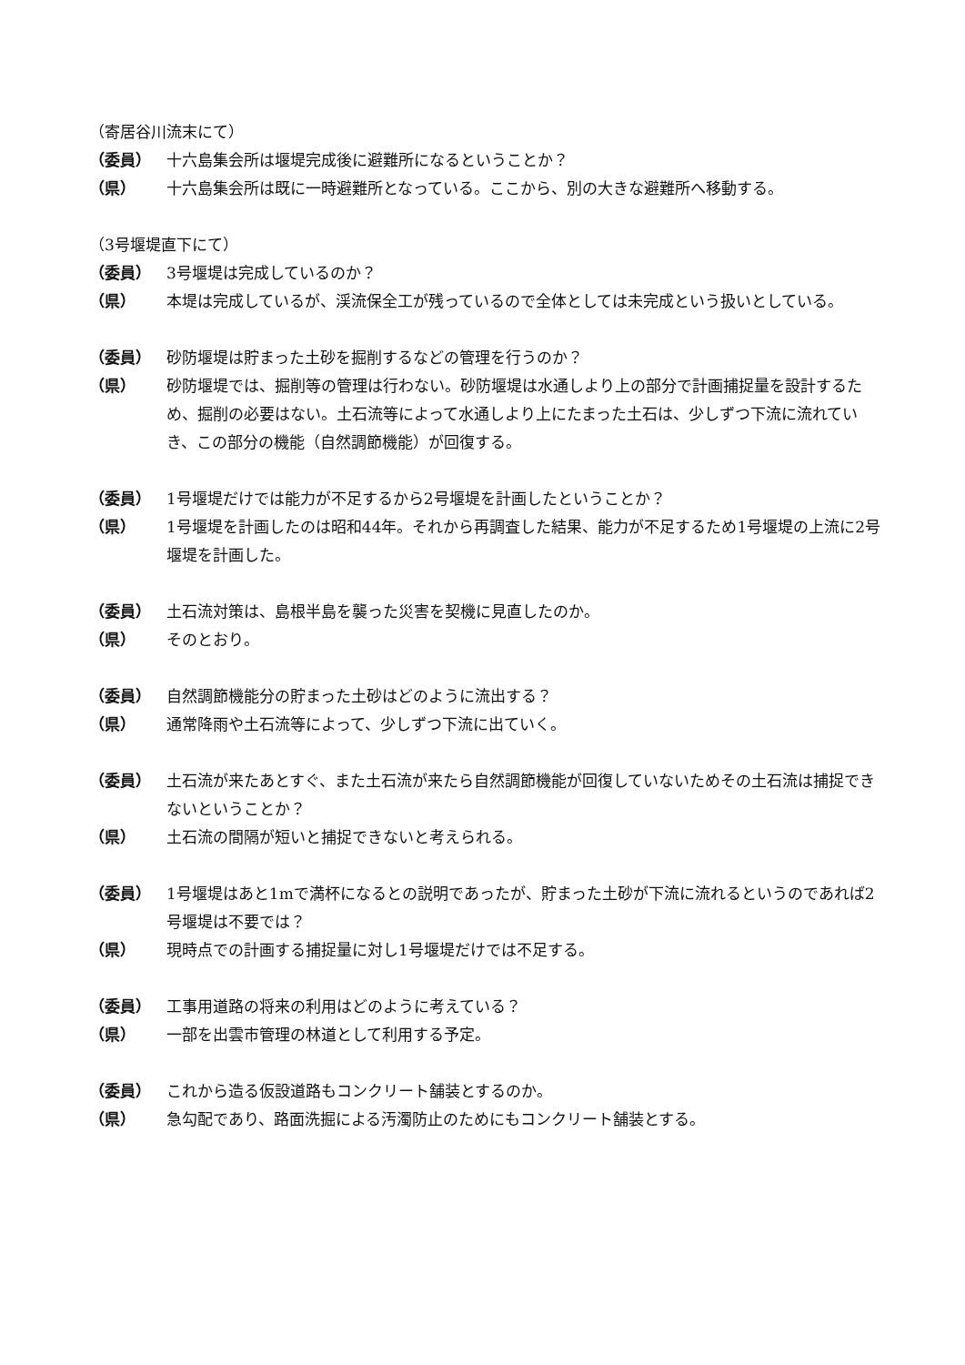（寄居谷川流末にて）
（委員） 十六島集会所は堰堤完成後に避難所になるということか？
（県） 十六島集会所は既に一時避難所となっている。ここから、別の大きな避難所へ移動する。
（3号堰堤直下にて）
（委員） 3号堰堤は完成しているのか？
（県） 本堤は完成しているが、渓流保全工が残っているので全体としては未完成という扱いとしている。
（委員） 砂防堰堤は貯まった土砂を掘削するなどの管理を行うのか？
（県） 砂防堰堤では、掘削等の管理は行わない。砂防堰堤は水通しより上の部分で計画捕捉量を設計するため、掘削の必要はない。土石流等によって水通しより上にたまった土石は、少しずつ下流に流れていき、この部分の機能（自然調節機能）が回復する。
（委員） 1号堰堤だけでは能力が不足するから2号堰堤を計画したということか？
（県） 1号堰堤を計画したのは昭和44年。それから再調査した結果、能力が不足するため1号堰堤の上流に2号堰堤を計画した。
（委員） 土石流対策は、島根半島を襲った災害を契機に見直したのか。
（県） そのとおり。
（委員） 自然調節機能分の貯まった土砂はどのように流出する？
（県） 通常降雨や土石流等によって、少しずつ下流に出ていく。
（委員） 土石流が来たあとすぐ、また土石流が来たら自然調節機能が回復していないためその土石流は捕捉できないということか？
（県） 土石流の間隔が短いと捕捉できないと考えられる。
（委員） 1号堰堤はあと1mで満杯になるとの説明であったが、貯まった土砂が下流に流れるというのであれば2号堰堤は不要では？
（県） 現時点での計画する捕捉量に対し1号堰堤だけでは不足する。
（委員） 工事用道路の将来の利用はどのように考えている？
（県） 一部を出雲市管理の林道として利用する予定。
（委員） これから造る仮設道路もコンクリート舗装とするのか。
（県） 急勾配であり、路面洗掘による汚濁防止のためにもコンクリート舗装とする。